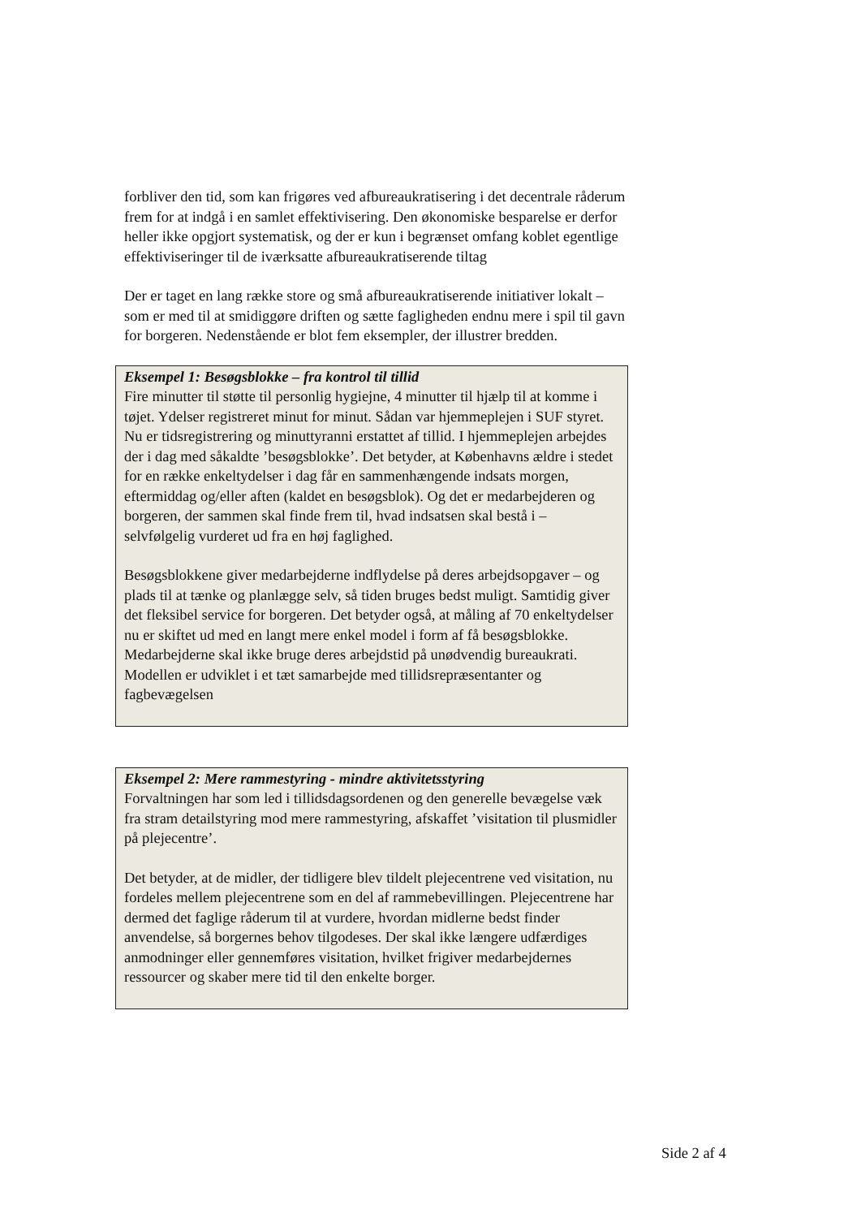forbliver den tid, som kan frigøres ved afbureaukratisering i det decentrale råderum frem for at indgå i en samlet effektivisering. Den økonomiske besparelse er derfor heller ikke opgjort systematisk, og der er kun i begrænset omfang koblet egentlige effektiviseringer til de iværksatte afbureaukratiserende tiltag
Der er taget en lang række store og små afbureaukratiserende initiativer lokalt – som er med til at smidiggøre driften og sætte fagligheden endnu mere i spil til gavn for borgeren. Nedenstående er blot fem eksempler, der illustrer bredden.
Eksempel 1: Besøgsblokke – fra kontrol til tillid
Fire minutter til støtte til personlig hygiejne, 4 minutter til hjælp til at komme i tøjet. Ydelser registreret minut for minut. Sådan var hjemmeplejen i SUF styret. Nu er tidsregistrering og minuttyranni erstattet af tillid. I hjemmeplejen arbejdes der i dag med såkaldte ’besøgsblokke’. Det betyder, at Københavns ældre i stedet for en række enkeltydelser i dag får en sammenhængende indsats morgen, eftermiddag og/eller aften (kaldet en besøgsblok). Og det er medarbejderen og borgeren, der sammen skal finde frem til, hvad indsatsen skal bestå i – selvfølgelig vurderet ud fra en høj faglighed.
Besøgsblokkene giver medarbejderne indflydelse på deres arbejdsopgaver – og plads til at tænke og planlægge selv, så tiden bruges bedst muligt. Samtidig giver det fleksibel service for borgeren. Det betyder også, at måling af 70 enkeltydelser nu er skiftet ud med en langt mere enkel model i form af få besøgsblokke. Medarbejderne skal ikke bruge deres arbejdstid på unødvendig bureaukrati. Modellen er udviklet i et tæt samarbejde med tillidsrepræsentanter og fagbevægelsen
Eksempel 2: Mere rammestyring - mindre aktivitetsstyring
Forvaltningen har som led i tillidsdagsordenen og den generelle bevægelse væk fra stram detailstyring mod mere rammestyring, afskaffet ’visitation til plusmidler på plejecentre’.
Det betyder, at de midler, der tidligere blev tildelt plejecentrene ved visitation, nu fordeles mellem plejecentrene som en del af rammebevillingen. Plejecentrene har dermed det faglige råderum til at vurdere, hvordan midlerne bedst finder anvendelse, så borgernes behov tilgodeses. Der skal ikke længere udfærdiges anmodninger eller gennemføres visitation, hvilket frigiver medarbejdernes ressourcer og skaber mere tid til den enkelte borger.
Side 2 af 4